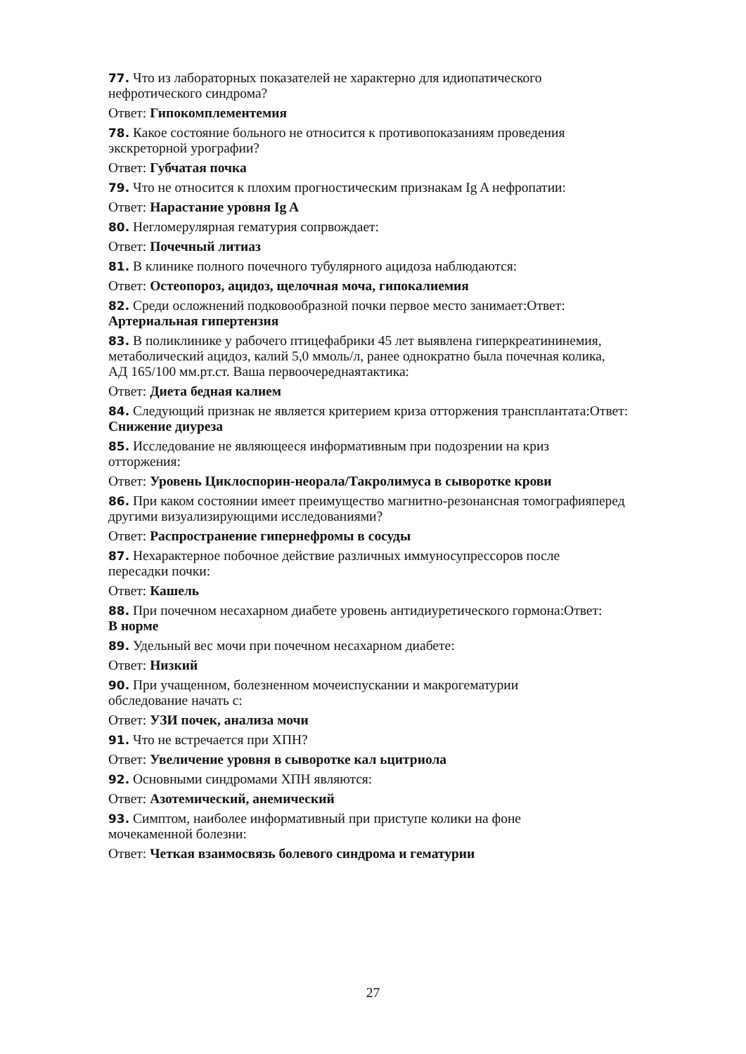77. Что из лабораторных показателей не характерно для идиопатического
нефротического синдрома?
Ответ: Гипокомплементемия
78. Какое состояние больного не относится к противопоказаниям проведения
экскреторной урографии?
Ответ: Губчатая почка
79. Что не относится к плохим прогностическим признакам Ig A нефропатии:
Ответ: Нарастание уровня Ig A
80. Негломерулярная гематурия сопрвождает:
Ответ: Почечный литиаз
81. В клинике полного почечного тубулярного ацидоза наблюдаются:
Ответ: Остеопороз, ацидоз, щелочная моча, гипокалиемия
82. Среди осложнений подковообразной почки первое место занимает:Ответ:
Артериальная гипертензия
83. В поликлинике у рабочего птицефабрики 45 лет выявлена гиперкреатининемия,
метаболический ацидоз, калий 5,0 ммоль/л, ранее однократно была почечная колика,
АД 165/100 мм.рт.ст. Ваша первоочереднаятактика:
Ответ: Диета бедная калием
84. Следующий признак не является критерием криза отторжения трансплантата:Ответ:
Снижение диуреза
85. Исследование не являющееся информативным при подозрении на криз
отторжения:
Ответ: Уровень Циклоспорин-неорала/Такролимуса в сыворотке крови
86. При каком состоянии имеет преимущество магнитно-резонансная томографияперед
другими визуализирующими исследованиями?
Ответ: Распространение гипернефромы в сосуды
87. Нехарактерное побочное действие различных иммуносупрессоров после
пересадки почки:
Ответ: Кашель
88. При почечном несахарном диабете уровень антидиуретического гормона:Ответ:
В норме
89. Удельный вес мочи при почечном несахарном диабете:
Ответ: Низкий
90. При учащенном, болезненном мочеиспускании и макрогематурии
обследование начать с:
Ответ: УЗИ почек, анализа мочи
91. Что не встречается при ХПН?
Ответ: Увеличение уровня в сыворотке кал ьцитриола
92. Основными синдромами ХПН являются:
Ответ: Азотемический, анемический
93. Симптом, наиболее информативный при приступе колики на фоне
мочекаменной болезни:
Ответ: Четкая взаимосвязь болевого синдрома и гематурии
27